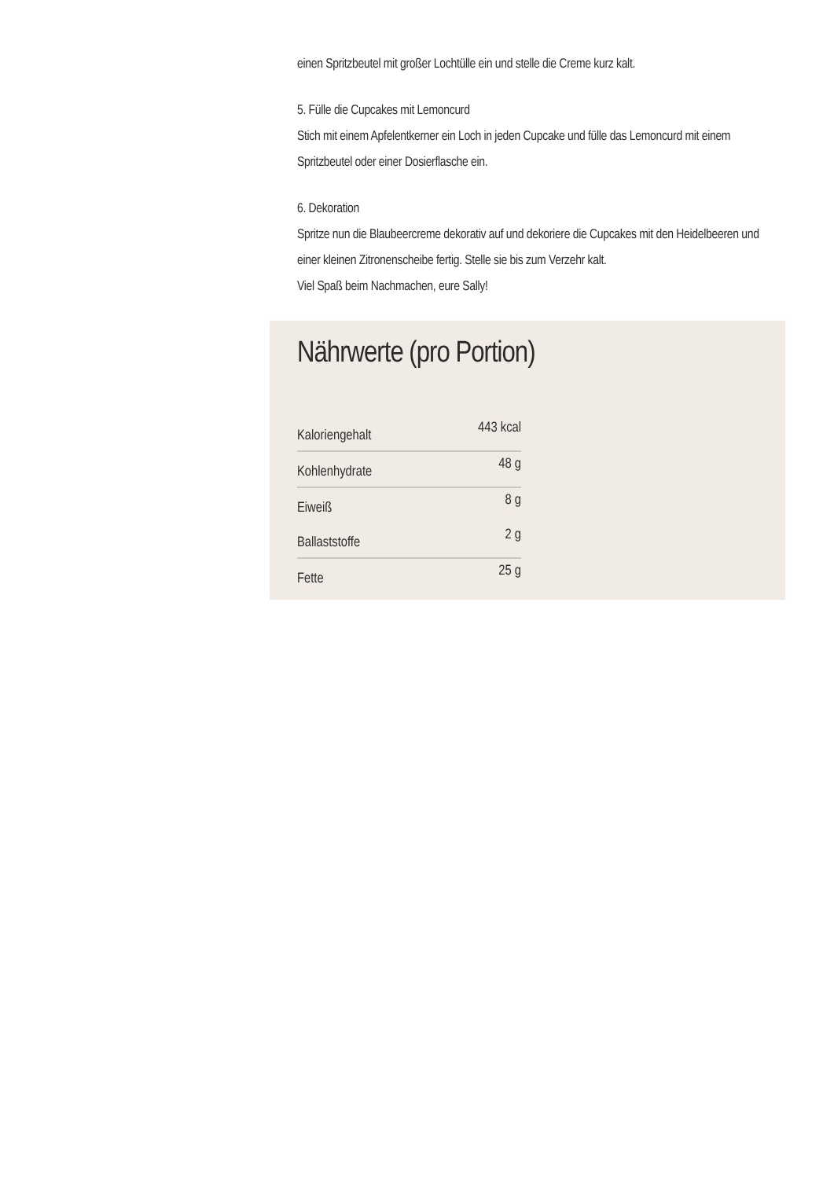einen Spritzbeutel mit großer Lochtülle ein und stelle die Creme kurz kalt.
5. Fülle die Cupcakes mit Lemoncurd
Stich mit einem Apfelentkerner ein Loch in jeden Cupcake und fülle das Lemoncurd mit einem Spritzbeutel oder einer Dosierflasche ein.
6. Dekoration
Spritze nun die Blaubeercreme dekorativ auf und dekoriere die Cupcakes mit den Heidelbeeren und einer kleinen Zitronenscheibe fertig. Stelle sie bis zum Verzehr kalt.
Viel Spaß beim Nachmachen, eure Sally!
Nährwerte (pro Portion)
| Kaloriengehalt | 443 kcal |
| Kohlenhydrate | 48 g |
| Eiweiß | 8 g |
| Ballaststoffe | 2 g |
| Fette | 25 g |